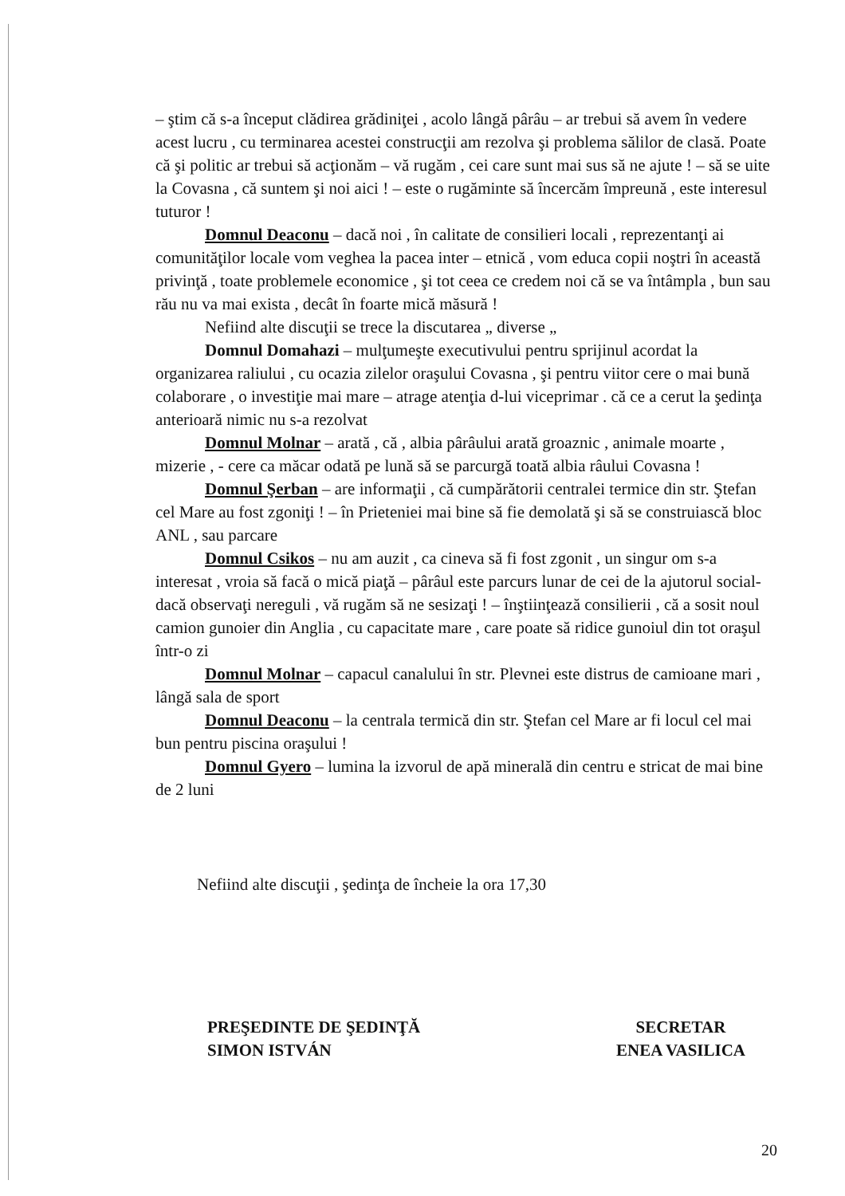– ştim că s-a început clădirea grădiniţei , acolo lângă pârâu – ar trebui să avem în vedere acest lucru , cu terminarea acestei construcţii am rezolva şi problema sălilor de clasă. Poate că şi politic ar trebui să acţionăm – vă rugăm , cei care sunt mai sus să ne ajute ! – să se uite la Covasna , că suntem şi noi aici ! – este o rugăminte să încercăm împreună , este interesul tuturor !
Domnul Deaconu – dacă noi , în calitate de consilieri locali , reprezentanţi ai comunităţilor locale vom veghea la pacea inter – etnică , vom educa copii noştri în această privinţă , toate problemele economice , şi tot ceea ce credem noi că se va întâmpla , bun sau rău nu va mai exista , decât în foarte mică măsură !
Nefiind alte discuţii se trece la discutarea „ diverse „
Domnul Domahazi – mulţumeşte executivului pentru sprijinul acordat la organizarea raliului , cu ocazia zilelor oraşului Covasna , şi pentru viitor cere o mai bună colaborare , o investiţie mai mare – atrage atenţia d-lui viceprimar . că ce a cerut la şedinţa anterioară nimic nu s-a rezolvat
Domnul Molnar – arată , că , albia pârâului arată groaznic , animale moarte , mizerie , - cere ca măcar odată pe lună să se parcurgă toată albia râului Covasna !
Domnul Şerban – are informaţii , că cumpărătorii centralei termice din str. Ştefan cel Mare au fost zgoniţi ! – în Prieteniei mai bine să fie demolată şi să se construiască bloc ANL , sau parcare
Domnul Csikos – nu am auzit , ca cineva să fi fost zgonit , un singur om s-a interesat , vroia să facă o mică piaţă – pârâul este parcurs lunar de cei de la ajutorul social- dacă observaţi nereguli , vă rugăm să ne sesizaţi ! – înştiinţează consilierii , că a sosit noul camion gunoier din Anglia , cu capacitate mare , care poate să ridice gunoiul din tot oraşul într-o zi
Domnul Molnar – capacul canalului în str. Plevnei este distrus de camioane mari , lângă sala de sport
Domnul Deaconu – la centrala termică din str. Ştefan cel Mare ar fi locul cel mai bun pentru piscina oraşului !
Domnul Gyero – lumina la izvorul de apă minerală din centru e stricat de mai bine de 2 luni
Nefiind alte discuţii , şedinţa de încheie la ora 17,30
PREŞEDINTE DE ŞEDINŢĂ
SIMON ISTVÁN
SECRETAR
ENEA VASILICA
20